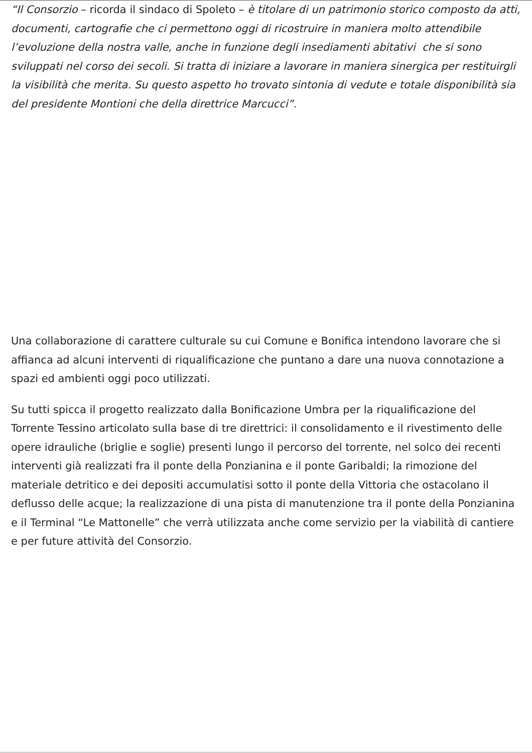“Il Consorzio – ricorda il sindaco di Spoleto – è titolare di un patrimonio storico composto da atti, documenti, cartografie che ci permettono oggi di ricostruire in maniera molto attendibile l’evoluzione della nostra valle, anche in funzione degli insediamenti abitativi che si sono sviluppati nel corso dei secoli. Si tratta di iniziare a lavorare in maniera sinergica per restituirgli la visibilità che merita. Su questo aspetto ho trovato sintonia di vedute e totale disponibilità sia del presidente Montioni che della direttrice Marcucci”.
Una collaborazione di carattere culturale su cui Comune e Bonifica intendono lavorare che si affianca ad alcuni interventi di riqualificazione che puntano a dare una nuova connotazione a spazi ed ambienti oggi poco utilizzati.
Su tutti spicca il progetto realizzato dalla Bonificazione Umbra per la riqualificazione del Torrente Tessino articolato sulla base di tre direttrici: il consolidamento e il rivestimento delle opere idrauliche (briglie e soglie) presenti lungo il percorso del torrente, nel solco dei recenti interventi già realizzati fra il ponte della Ponzianina e il ponte Garibaldi; la rimozione del materiale detritico e dei depositi accumulatisi sotto il ponte della Vittoria che ostacolano il deflusso delle acque; la realizzazione di una pista di manutenzione tra il ponte della Ponzianina e il Terminal “Le Mattonelle” che verrà utilizzata anche come servizio per la viabilità di cantiere e per future attività del Consorzio.